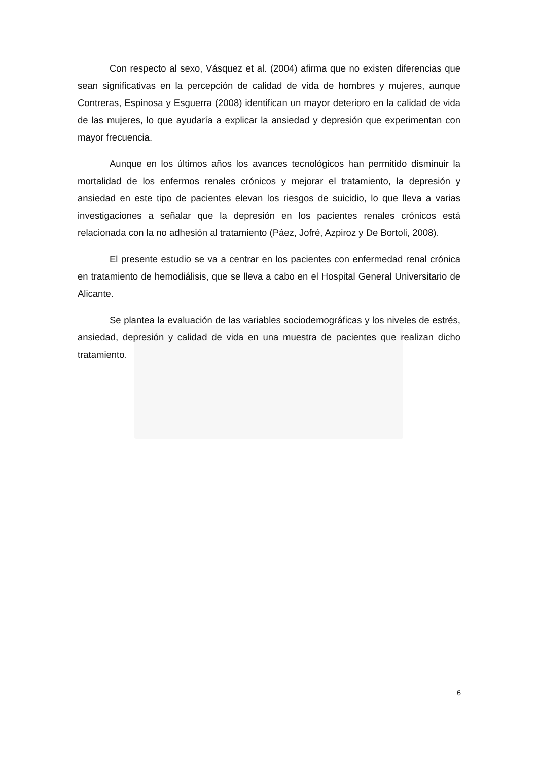Con respecto al sexo, Vásquez et al. (2004) afirma que no existen diferencias que sean significativas en la percepción de calidad de vida de hombres y mujeres, aunque Contreras, Espinosa y Esguerra (2008) identifican un mayor deterioro en la calidad de vida de las mujeres, lo que ayudaría a explicar la ansiedad y depresión que experimentan con mayor frecuencia.
Aunque en los últimos años los avances tecnológicos han permitido disminuir la mortalidad de los enfermos renales crónicos y mejorar el tratamiento, la depresión y ansiedad en este tipo de pacientes elevan los riesgos de suicidio, lo que lleva a varias investigaciones a señalar que la depresión en los pacientes renales crónicos está relacionada con la no adhesión al tratamiento (Páez, Jofré, Azpiroz y De Bortoli, 2008).
El presente estudio se va a centrar en los pacientes con enfermedad renal crónica en tratamiento de hemodiálisis, que se lleva a cabo en el Hospital General Universitario de Alicante.
Se plantea la evaluación de las variables sociodemográficas y los niveles de estrés, ansiedad, depresión y calidad de vida en una muestra de pacientes que realizan dicho tratamiento.
6